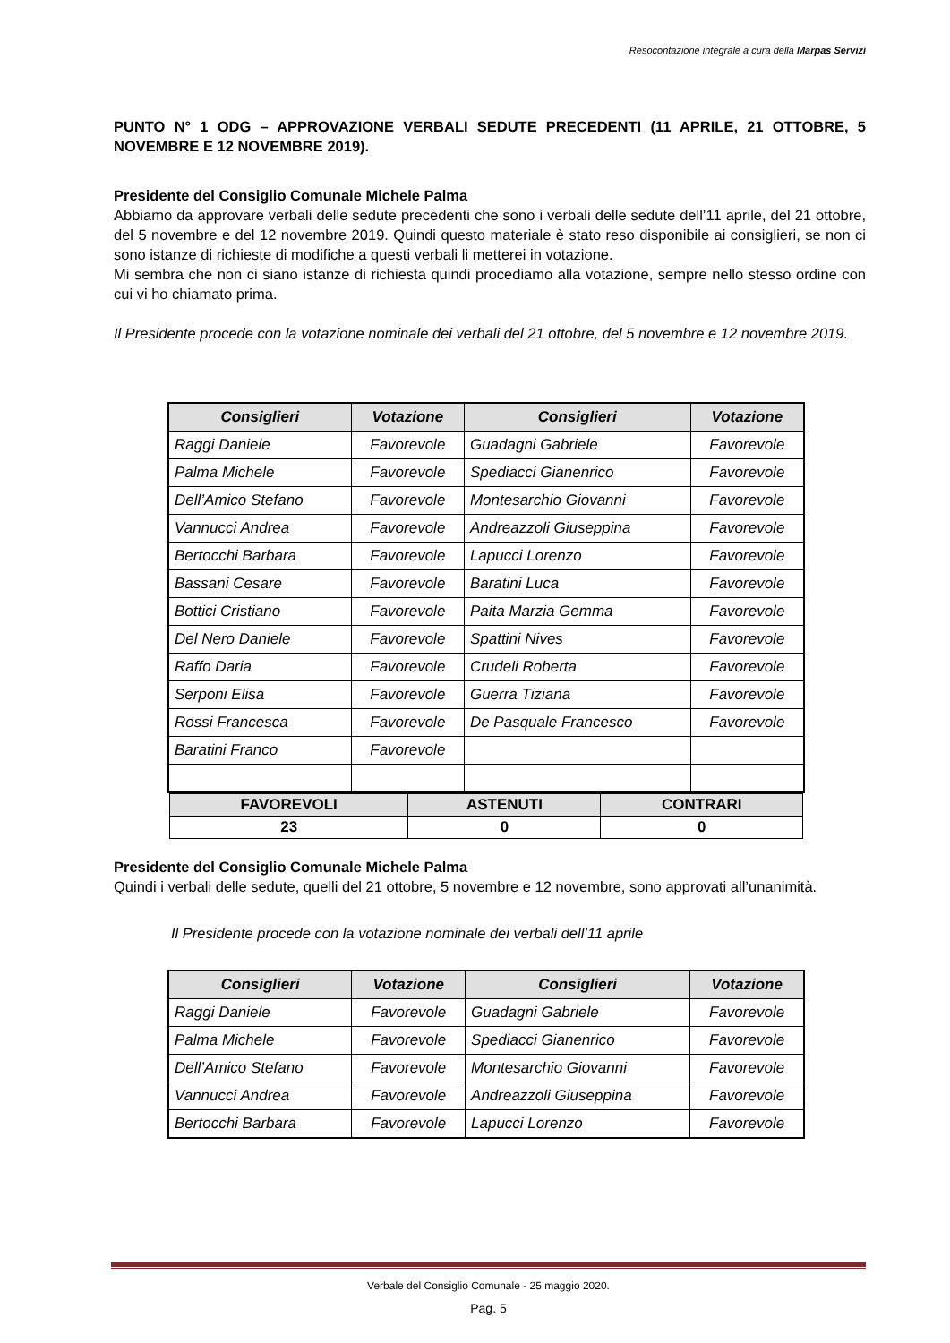Resocontazione integrale a cura della Marpas Servizi
PUNTO N° 1 ODG – APPROVAZIONE VERBALI SEDUTE PRECEDENTI (11 APRILE, 21 OTTOBRE, 5 NOVEMBRE E 12 NOVEMBRE 2019).
Presidente del Consiglio Comunale Michele Palma
Abbiamo da approvare verbali delle sedute precedenti che sono i verbali delle sedute dell’11 aprile, del 21 ottobre, del 5 novembre e del 12 novembre 2019. Quindi questo materiale è stato reso disponibile ai consiglieri, se non ci sono istanze di richieste di modifiche a questi verbali li metterei in votazione.
Mi sembra che non ci siano istanze di richiesta quindi procediamo alla votazione, sempre nello stesso ordine con cui vi ho chiamato prima.
Il Presidente procede con la votazione nominale dei verbali del 21 ottobre, del 5 novembre e 12 novembre 2019.
| Consiglieri | Votazione | Consiglieri | Votazione |
| --- | --- | --- | --- |
| Raggi Daniele | Favorevole | Guadagni Gabriele | Favorevole |
| Palma Michele | Favorevole | Spediacci Gianenrico | Favorevole |
| Dell’Amico Stefano | Favorevole | Montesarchio Giovanni | Favorevole |
| Vannucci Andrea | Favorevole | Andreazzoli Giuseppina | Favorevole |
| Bertocchi Barbara | Favorevole | Lapucci Lorenzo | Favorevole |
| Bassani Cesare | Favorevole | Baratini Luca | Favorevole |
| Bottici Cristiano | Favorevole | Paita Marzia Gemma | Favorevole |
| Del Nero Daniele | Favorevole | Spattini Nives | Favorevole |
| Raffo Daria | Favorevole | Crudeli Roberta | Favorevole |
| Serponi Elisa | Favorevole | Guerra Tiziana | Favorevole |
| Rossi Francesca | Favorevole | De Pasquale Francesco | Favorevole |
| Baratini Franco | Favorevole | | |
| FAVOREVOLI | ASTENUTI | CONTRARI |
| --- | --- | --- |
| 23 | 0 | 0 |
Presidente del Consiglio Comunale Michele Palma
Quindi i verbali delle sedute, quelli del 21 ottobre, 5 novembre e 12 novembre, sono approvati all’unanimità.
Il Presidente procede con la votazione nominale dei verbali dell’11 aprile
| Consiglieri | Votazione | Consiglieri | Votazione |
| --- | --- | --- | --- |
| Raggi Daniele | Favorevole | Guadagni Gabriele | Favorevole |
| Palma Michele | Favorevole | Spediacci Gianenrico | Favorevole |
| Dell’Amico Stefano | Favorevole | Montesarchio Giovanni | Favorevole |
| Vannucci Andrea | Favorevole | Andreazzoli Giuseppina | Favorevole |
| Bertocchi Barbara | Favorevole | Lapucci Lorenzo | Favorevole |
Verbale del Consiglio Comunale - 25 maggio 2020.
Pag. 5